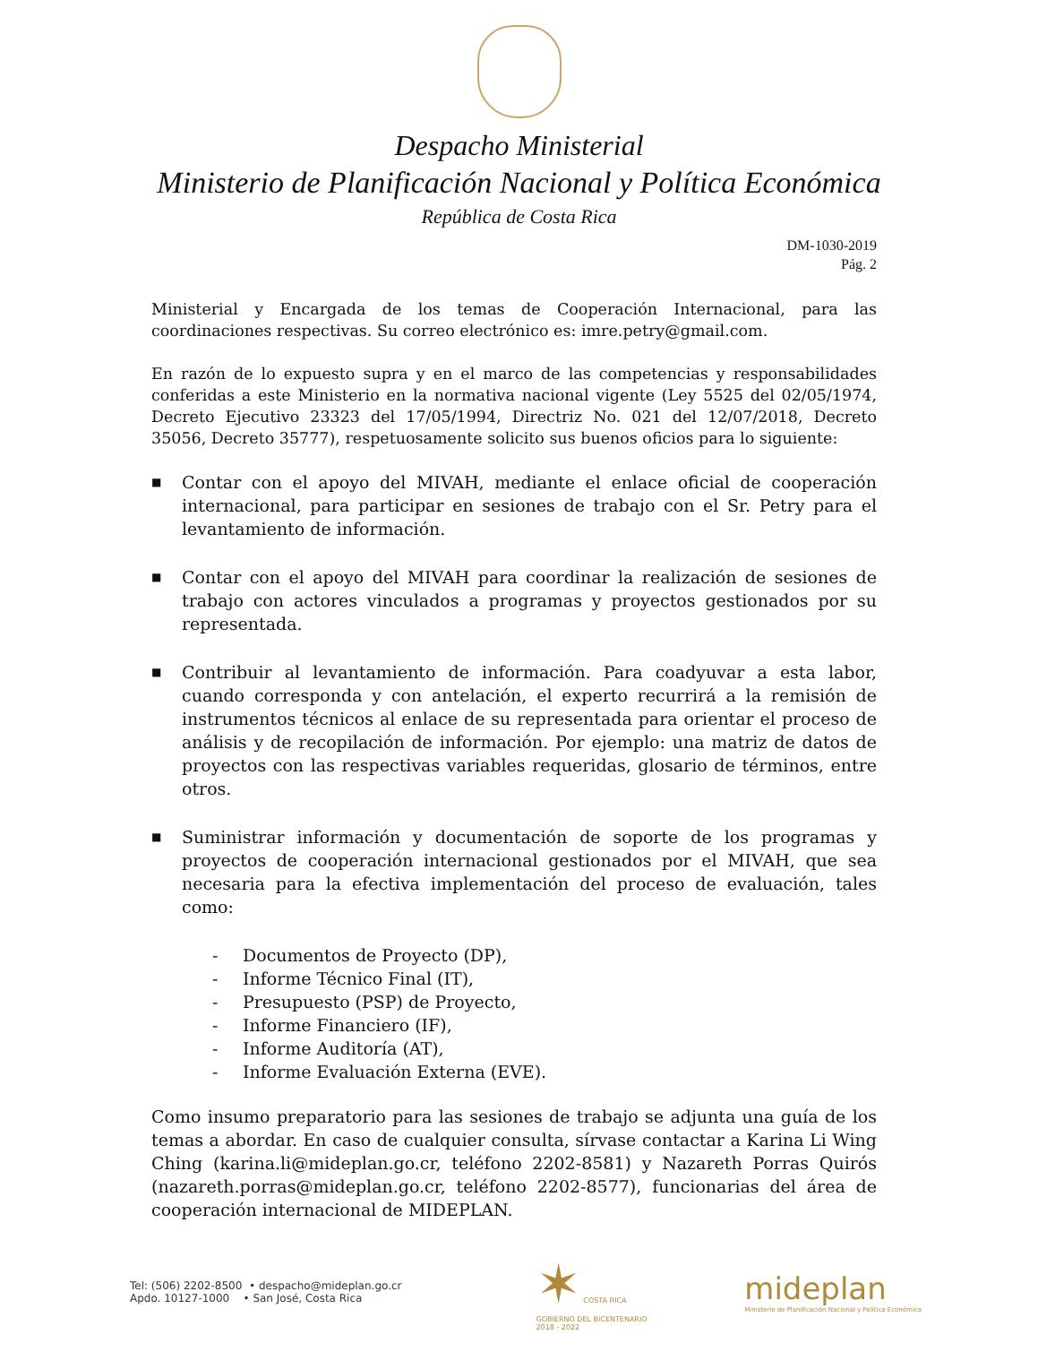Despacho Ministerial
Ministerio de Planificación Nacional y Política Económica
República de Costa Rica
DM-1030-2019
Pág. 2
Ministerial y Encargada de los temas de Cooperación Internacional, para las coordinaciones respectivas. Su correo electrónico es: imre.petry@gmail.com.
En razón de lo expuesto supra y en el marco de las competencias y responsabilidades conferidas a este Ministerio en la normativa nacional vigente (Ley 5525 del 02/05/1974, Decreto Ejecutivo 23323 del 17/05/1994, Directriz No. 021 del 12/07/2018, Decreto 35056, Decreto 35777), respetuosamente solicito sus buenos oficios para lo siguiente:
■ Contar con el apoyo del MIVAH, mediante el enlace oficial de cooperación internacional, para participar en sesiones de trabajo con el Sr. Petry para el levantamiento de información.
■ Contar con el apoyo del MIVAH para coordinar la realización de sesiones de trabajo con actores vinculados a programas y proyectos gestionados por su representada.
■ Contribuir al levantamiento de información. Para coadyuvar a esta labor, cuando corresponda y con antelación, el experto recurrirá a la remisión de instrumentos técnicos al enlace de su representada para orientar el proceso de análisis y de recopilación de información. Por ejemplo: una matriz de datos de proyectos con las respectivas variables requeridas, glosario de términos, entre otros.
■ Suministrar información y documentación de soporte de los programas y proyectos de cooperación internacional gestionados por el MIVAH, que sea necesaria para la efectiva implementación del proceso de evaluación, tales como:
- Documentos de Proyecto (DP),
- Informe Técnico Final (IT),
- Presupuesto (PSP) de Proyecto,
- Informe Financiero (IF),
- Informe Auditoría (AT),
- Informe Evaluación Externa (EVE).
Como insumo preparatorio para las sesiones de trabajo se adjunta una guía de los temas a abordar. En caso de cualquier consulta, sírvase contactar a Karina Li Wing Ching (karina.li@mideplan.go.cr, teléfono 2202-8581) y Nazareth Porras Quirós (nazareth.porras@mideplan.go.cr, teléfono 2202-8577), funcionarias del área de cooperación internacional de MIDEPLAN.
Tel: (506) 2202-8500 • despacho@mideplan.go.cr
Apdo. 10127-1000 • San José, Costa Rica
✶ COSTA RICA
GOBIERNO DEL BICENTENARIO
2018 - 2022
mideplan
Ministerio de Planificación Nacional y Política Económica